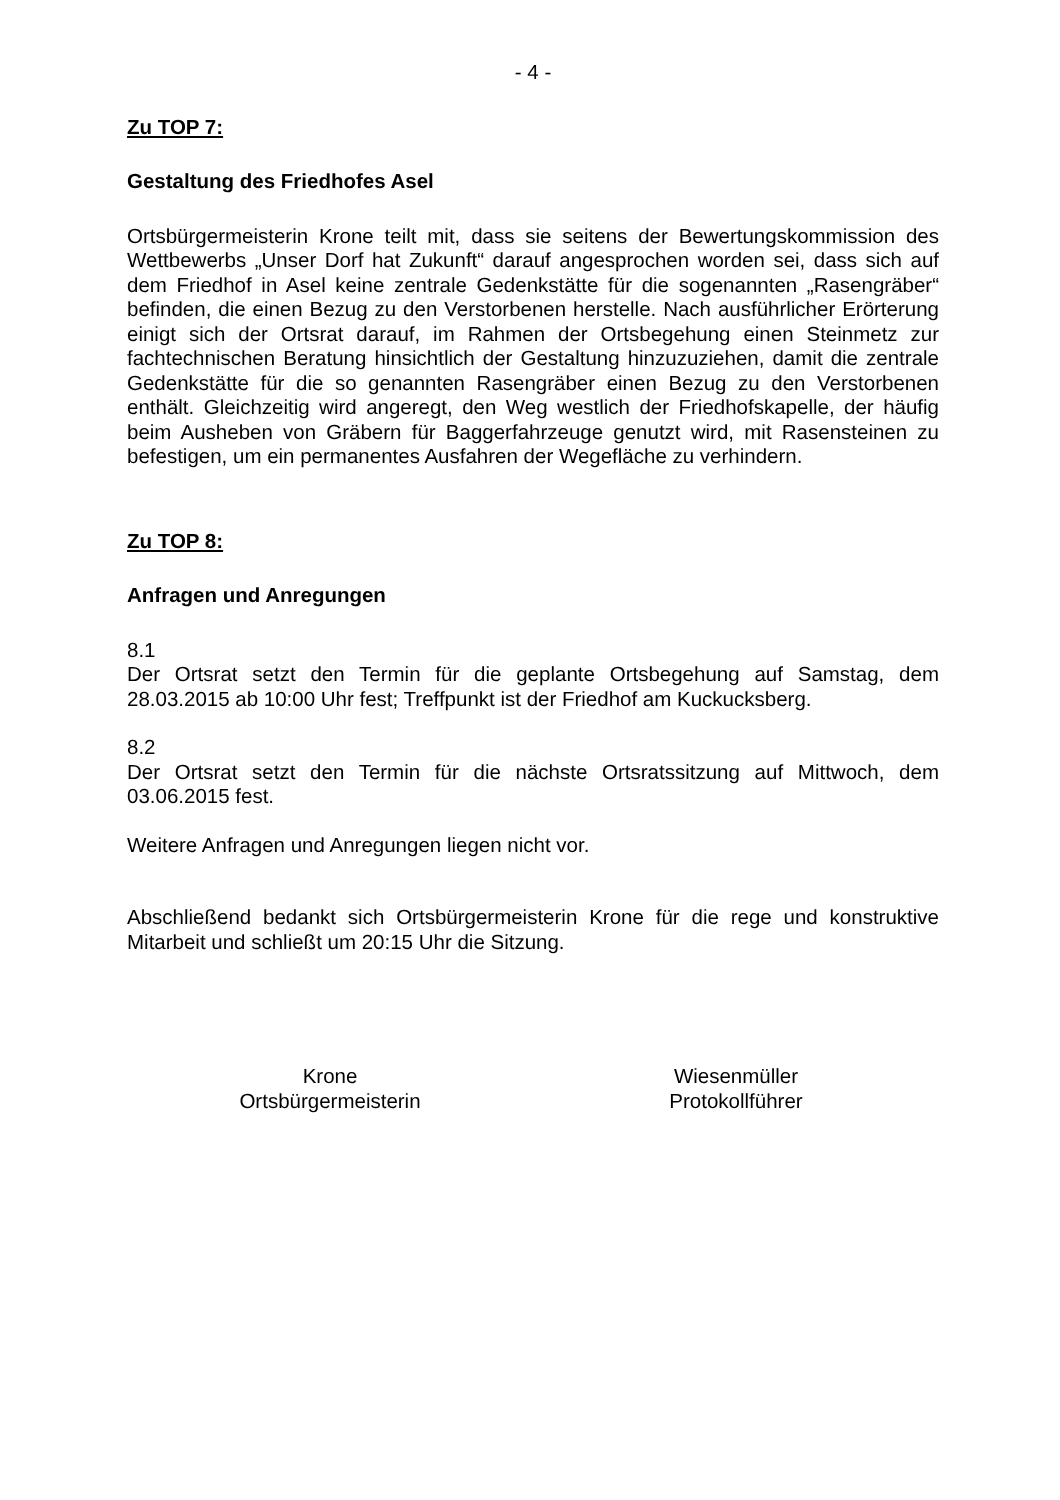- 4 -
Zu TOP 7:
Gestaltung des Friedhofes Asel
Ortsbürgermeisterin Krone teilt mit, dass sie seitens der Bewertungskommission des Wettbewerbs „Unser Dorf hat Zukunft“ darauf angesprochen worden sei, dass sich auf dem Friedhof in Asel keine zentrale Gedenkstätte für die sogenannten „Rasengräber“ befinden, die einen Bezug zu den Verstorbenen herstelle. Nach ausführlicher Erörterung einigt sich der Ortsrat darauf, im Rahmen der Ortsbegehung einen Steinmetz zur fachtechnischen Beratung hinsichtlich der Gestaltung hinzuzuziehen, damit die zentrale Gedenkstätte für die so genannten Rasengräber einen Bezug zu den Verstorbenen enthält. Gleichzeitig wird angeregt, den Weg westlich der Friedhofskapelle, der häufig beim Ausheben von Gräbern für Baggerfahrzeuge genutzt wird, mit Rasensteinen zu befestigen, um ein permanentes Ausfahren der Wegefläche zu verhindern.
Zu TOP 8:
Anfragen und Anregungen
8.1
Der Ortsrat setzt den Termin für die geplante Ortsbegehung auf Samstag, dem 28.03.2015 ab 10:00 Uhr fest; Treffpunkt ist der Friedhof am Kuckucksberg.
8.2
Der Ortsrat setzt den Termin für die nächste Ortsratssitzung auf Mittwoch, dem 03.06.2015 fest.
Weitere Anfragen und Anregungen liegen nicht vor.
Abschließend bedankt sich Ortsbürgermeisterin Krone für die rege und konstruktive Mitarbeit und schließt um 20:15 Uhr die Sitzung.
Krone
Ortsbürgermeisterin
Wiesenmüller
Protokollführer